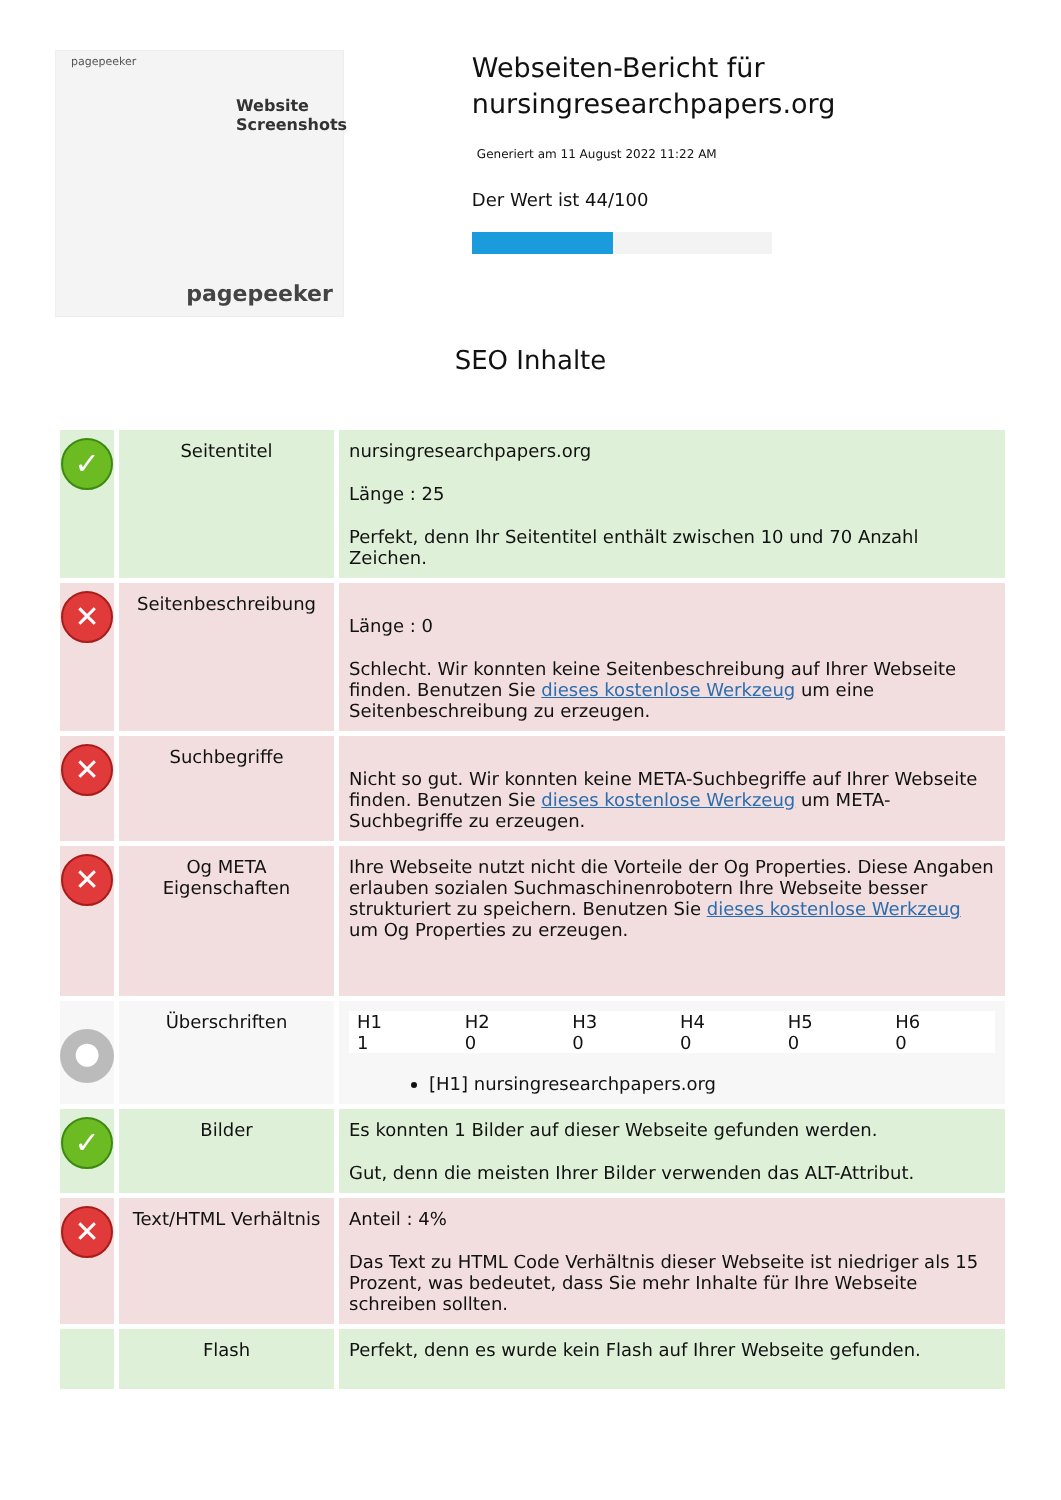pagepeeker
Website
Screenshots
pagepeeker
Webseiten-Bericht für nursingresearchpapers.org
Generiert am 11 August 2022 11:22 AM
Der Wert ist 44/100
SEO Inhalte
| ✓ | Seitentitel | nursingresearchpapers.org Länge : 25 Perfekt, denn Ihr Seitentitel enthält zwischen 10 und 70 Anzahl Zeichen. |
| ✕ | Seitenbeschreibung | Länge : 0 Schlecht. Wir konnten keine Seitenbeschreibung auf Ihrer Webseite finden. Benutzen Sie dieses kostenlose Werkzeug um eine Seitenbeschreibung zu erzeugen. |
| ✕ | Suchbegriffe | Nicht so gut. Wir konnten keine META-Suchbegriffe auf Ihrer Webseite finden. Benutzen Sie dieses kostenlose Werkzeug um META-Suchbegriffe zu erzeugen. |
| ✕ | Og META Eigenschaften | Ihre Webseite nutzt nicht die Vorteile der Og Properties. Diese Angaben erlauben sozialen Suchmaschinenrobotern Ihre Webseite besser strukturiert zu speichern. Benutzen Sie dieses kostenlose Werkzeug um Og Properties zu erzeugen. |
| ● | Überschriften | / H1 / H2 / H3 / H4 / H5 / H6 / / 1 / 0 / 0 / 0 / 0 / 0 / [H1] nursingresearchpapers.org |
| ✓ | Bilder | Es konnten 1 Bilder auf dieser Webseite gefunden werden. Gut, denn die meisten Ihrer Bilder verwenden das ALT-Attribut. |
| ✕ | Text/HTML Verhältnis | Anteil : 4% Das Text zu HTML Code Verhältnis dieser Webseite ist niedriger als 15 Prozent, was bedeutet, dass Sie mehr Inhalte für Ihre Webseite schreiben sollten. |
| | Flash | Perfekt, denn es wurde kein Flash auf Ihrer Webseite gefunden. |